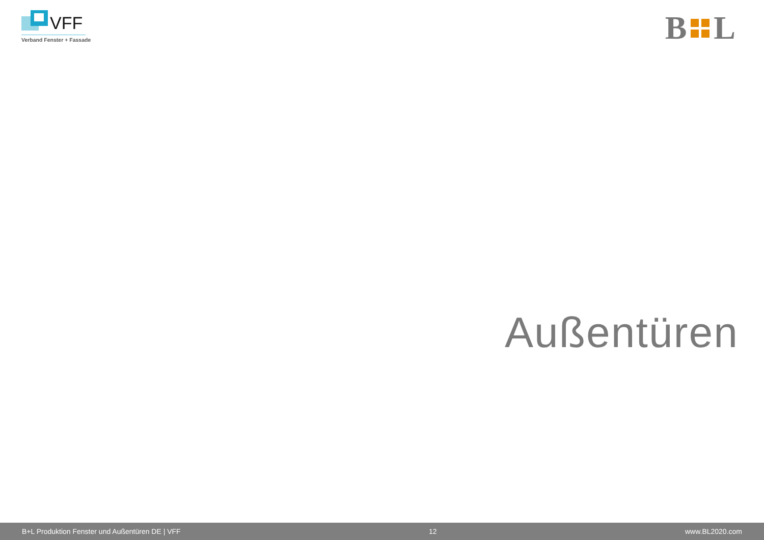VFF
Verband Fenster + Fassade
B L
Außentüren
B+L Produktion Fenster und Außentüren DE | VFF 12 www.BL2020.com